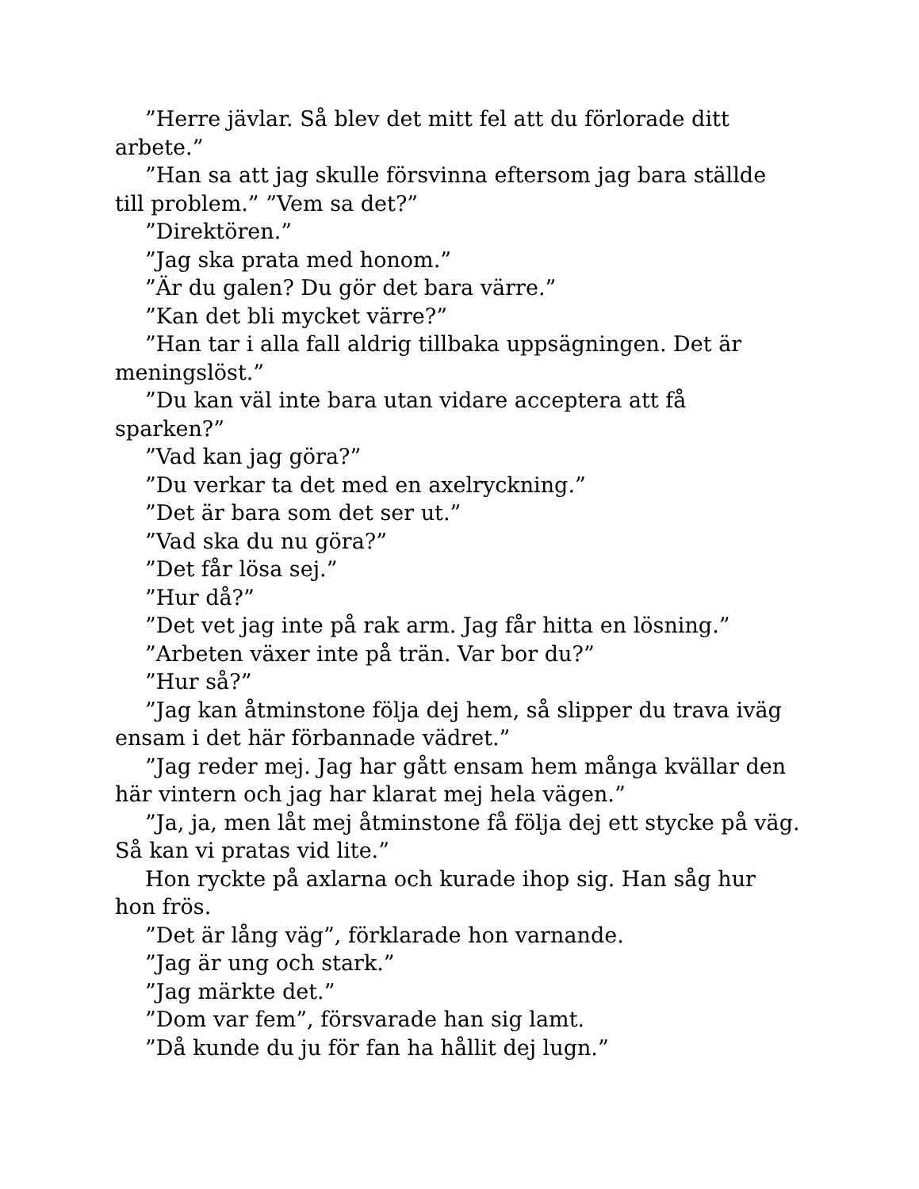”Herre jävlar. Så blev det mitt fel att du förlorade ditt arbete.”
”Han sa att jag skulle försvinna eftersom jag bara ställde till problem.” ”Vem sa det?”
”Direktören.”
”Jag ska prata med honom.”
”Är du galen? Du gör det bara värre.”
”Kan det bli mycket värre?”
”Han tar i alla fall aldrig tillbaka uppsägningen. Det är meningslöst.”
”Du kan väl inte bara utan vidare acceptera att få sparken?”
”Vad kan jag göra?”
”Du verkar ta det med en axelryckning.”
”Det är bara som det ser ut.”
”Vad ska du nu göra?”
”Det får lösa sej.”
”Hur då?”
”Det vet jag inte på rak arm. Jag får hitta en lösning.”
”Arbeten växer inte på trän. Var bor du?”
”Hur så?”
”Jag kan åtminstone följa dej hem, så slipper du trava iväg ensam i det här förbannade vädret.”
”Jag reder mej. Jag har gått ensam hem många kvällar den här vintern och jag har klarat mej hela vägen.”
”Ja, ja, men låt mej åtminstone få följa dej ett stycke på väg. Så kan vi pratas vid lite.”
Hon ryckte på axlarna och kurade ihop sig. Han såg hur hon frös.
”Det är lång väg”, förklarade hon varnande.
”Jag är ung och stark.”
”Jag märkte det.”
”Dom var fem”, försvarade han sig lamt.
”Då kunde du ju för fan ha hållit dej lugn.”